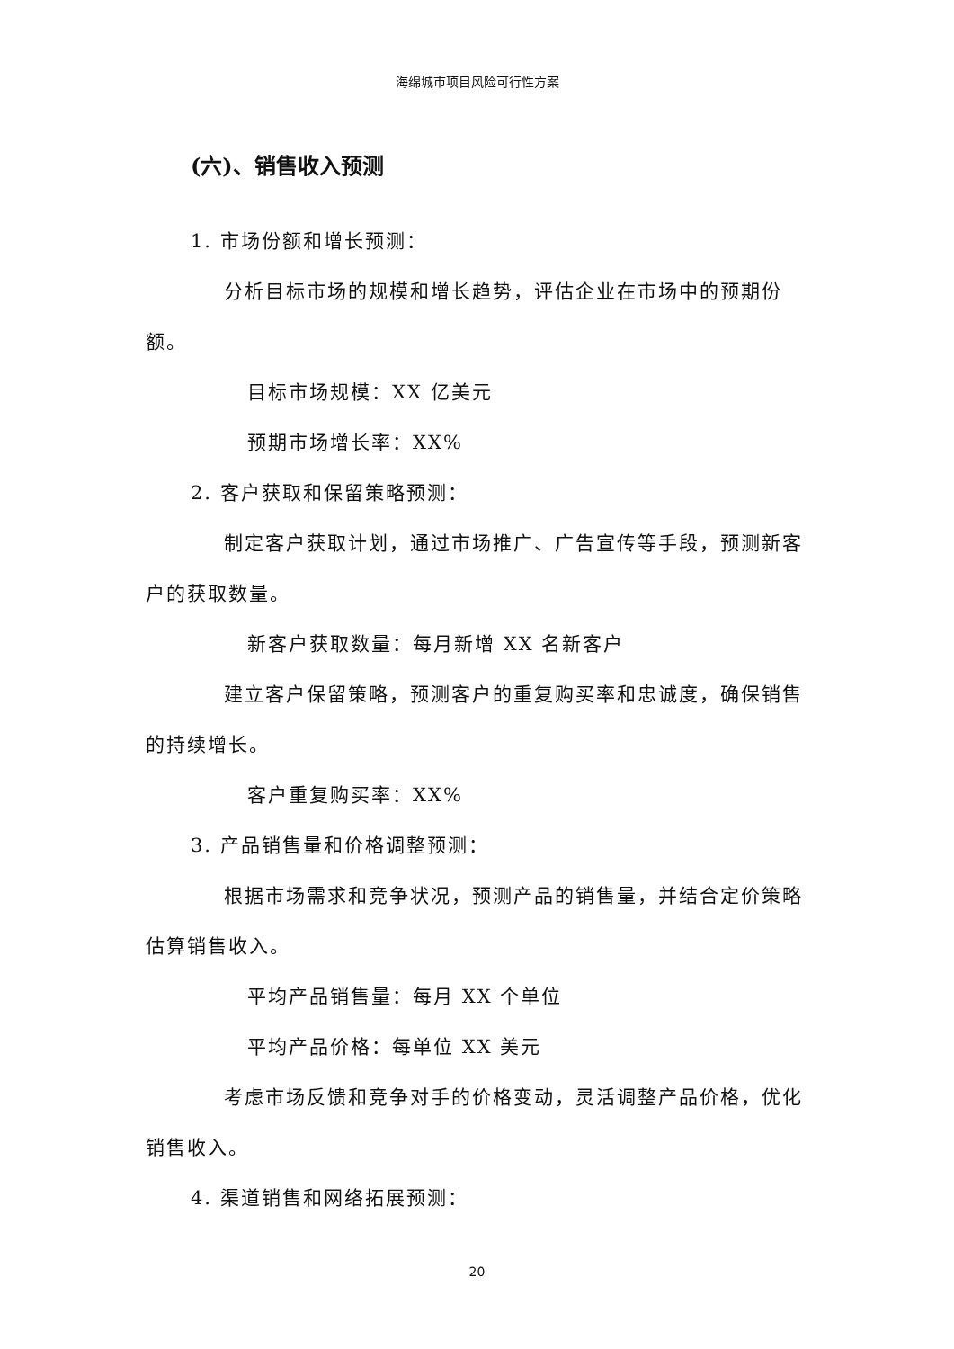海绵城市项目风险可行性方案
(六)、销售收入预测
1. 市场份额和增长预测：
分析目标市场的规模和增长趋势，评估企业在市场中的预期份额。
目标市场规模：XX 亿美元
预期市场增长率：XX%
2. 客户获取和保留策略预测：
制定客户获取计划，通过市场推广、广告宣传等手段，预测新客户的获取数量。
新客户获取数量：每月新增 XX 名新客户
建立客户保留策略，预测客户的重复购买率和忠诚度，确保销售的持续增长。
客户重复购买率：XX%
3. 产品销售量和价格调整预测：
根据市场需求和竞争状况，预测产品的销售量，并结合定价策略估算销售收入。
平均产品销售量：每月 XX 个单位
平均产品价格：每单位 XX 美元
考虑市场反馈和竞争对手的价格变动，灵活调整产品价格，优化销售收入。
4. 渠道销售和网络拓展预测：
20